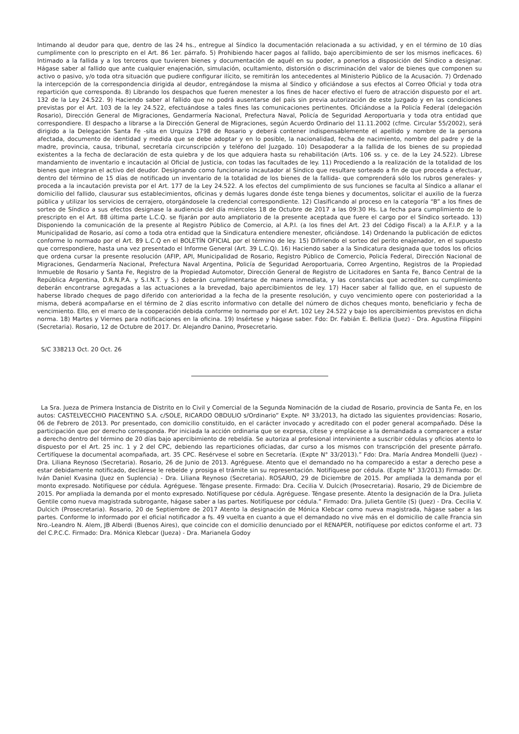Intimando al deudor para que, dentro de las 24 hs., entregue al Síndico la documentación relacionada a su actividad, y en el término de 10 días cumplimente con lo prescripto en el Art. 86 1er. párrafo. 5) Prohibiendo hacer pagos al fallido, bajo apercibimiento de ser los mismos ineficaces. 6) Intimado a la fallida y a los terceros que tuvieren bienes y documentación de aquél en su poder, a ponerlos a disposición del Síndico a designar. Hágase saber al fallido que ante cualquier enajenación, simulación, ocultamiento, distorsión o discriminación del valor de bienes que componen su activo o pasivo, y/o toda otra situación que pudiere configurar ilícito, se remitirán los antecedentes al Ministerio Público de la Acusación. 7) Ordenado la intercepción de la correspondencia dirigida al deudor, entregándose la misma al Síndico y oficiándose a sus efectos al Correo Oficial y toda otra repartición que corresponda. 8) Librando los despachos que fueren menester a los fines de hacer efectivo el fuero de atracción dispuesto por el art. 132 de la Ley 24.522. 9) Haciendo saber al fallido que no podrá ausentarse del país sin previa autorización de este Juzgado y en las condiciones previstas por el Art. 103 de la ley 24.522, efectuándose a tales fines las comunicaciones pertinentes. Oficiándose a la Policía Federal (delegación Rosario), Dirección General de Migraciones, Gendarmería Nacional, Prefectura Naval, Policía de Seguridad Aeroportuaria y toda otra entidad que correspondiere. El despacho a librarse a la Dirección General de Migraciones, según Acuerdo Ordinario del 11.11.2002 (cfme. Circular 55/2002), será dirigido a la Delegación Santa Fe -sita en Urquiza 1798 de Rosario y deberá contener indispensablemente el apellido y nombre de la persona afectada, documento de identidad y medida que se debe adoptar y en lo posible, la nacionalidad, fecha de nacimiento, nombre del padre y de la madre, provincia, causa, tribunal, secretaría circunscripción y teléfono del Juzgado. 10) Desapoderar a la fallida de los bienes de su propiedad existentes a la fecha de declaración de esta quiebra y de los que adquiera hasta su rehabilitación (Arts. 106 ss. y ce. de la Ley 24.522). Líbrese mandamiento de inventario e incautación al Oficial de Justicia, con todas las facultades de ley. 11) Procediendo a la realización de la totalidad de los bienes que integran el activo del deudor. Designando como funcionario incautador al Síndico que resultare sorteado a fin de que proceda a efectuar, dentro del término de 15 días de notificado un inventario de la totalidad de los bienes de la fallida- que comprenderá sólo los rubros generales- y proceda a la incautación prevista por el Art. 177 de la Ley 24.522. A los efectos del cumplimiento de sus funciones se faculta al Síndico a allanar el domicilio del fallido, clausurar sus establecimientos, oficinas y demás lugares donde éste tenga bienes y documentos, solicitar el auxilio de la fuerza pública y utilizar los servicios de cerrajero, otorgándosele la credencial correspondiente. 12) Clasificando al proceso en la categoría “B” a los fines de sorteo de Síndico a sus efectos designase la audiencia del día miércoles 18 de Octubre de 2017 a las 09:30 Hs. La fecha para cumplimiento de lo prescripto en el Art. 88 última parte L.C.Q. se fijarán por auto ampliatorio de la presente aceptada que fuere el cargo por el Síndico sorteado. 13) Disponiendo la comunicación de la presente al Registro Público de Comercio, al A.P.I. (a los fines del Art. 23 del Código Fiscal) a la A.F.I.P. y a la Municipalidad de Rosario, así como a toda otra entidad que la Sindicatura entendiere menester, oficiándose. 14) Ordenando la publicación de edictos conforme lo normado por el Art. 89 L.C.Q en el BOLETÍN OFICIAL por el término de ley. 15) Difiriendo el sorteo del perito enajenador, en el supuesto que correspondiere, hasta una vez presentado el Informe General (Art. 39 L.C.Q). 16) Haciendo saber a la Sindicatura designada que todos los oficios que ordena cursar la presente resolución (AFIP, API, Municipalidad de Rosario, Registro Público de Comercio, Policía Federal, Dirección Nacional de Migraciones, Gendarmería Nacional, Prefectura Naval Argentina, Policía de Seguridad Aeroportuaria, Correo Argentino, Registros de la Propiedad Inmueble de Rosario y Santa Fe, Registro de la Propiedad Automotor, Dirección General de Registro de Licitadores en Santa Fe, Banco Central de la República Argentina, D.R.N.P.A. y S.I.N.T. y S.) deberán cumplimentarse de manera inmediata, y las constancias que acrediten su cumplimiento deberán encontrarse agregadas a las actuaciones a la brevedad, bajo apercibimientos de ley. 17) Hacer saber al fallido que, en el supuesto de haberse librado cheques de pago diferido con anterioridad a la fecha de la presente resolución, y cuyo vencimiento opere con posterioridad a la misma, deberá acompañarse en el término de 2 días escrito informativo con detalle del número de dichos cheques monto, beneficiario y fecha de vencimiento. Ello, en el marco de la cooperación debida conforme lo normado por el Art. 102 Ley 24.522 y bajo los apercibimientos previstos en dicha norma. 18) Martes y Viernes para notificaciones en la oficina. 19) Insértese y hágase saber. Fdo: Dr. Fabián E. Bellizia (Juez) - Dra. Agustina Filippini (Secretaria). Rosario, 12 de Octubre de 2017. Dr. Alejandro Danino, Prosecretario.
S/C 338213 Oct. 20 Oct. 26
La Sra. Jueza de Primera Instancia de Distrito en lo Civil y Comercial de la Segunda Nominación de la ciudad de Rosario, provincia de Santa Fe, en los autos: CASTELVECCHIO PIACENTINO S.A. c/SOLE, RICARDO OBDULIO s/Ordinario” Expte. Nº 33/2013, ha dictado las siguientes providencias: Rosario, 06 de Febrero de 2013. Por presentado, con domicilio constituido, en el carácter invocado y acreditado con el poder general acompañado. Dése la participación que por derecho corresponda. Por iniciada la acción ordinaria que se expresa, cítese y emplácese a la demandada a comparecer a estar a derecho dentro del término de 20 días bajo apercibimiento de rebeldía. Se autoriza al profesional interviniente a suscribir cédulas y oficios atento lo dispuesto por el Art. 25 inc. 1 y 2 del CPC, debiendo las reparticiones oficiadas, dar curso a los mismos con transcripción del presente párrafo. Certifíquese la documental acompañada, art. 35 CPC. Resérvese el sobre en Secretaría. (Expte N° 33/2013).” Fdo: Dra. María Andrea Mondelli (Juez) - Dra. Liliana Reynoso (Secretaria). Rosario, 26 de Junio de 2013. Agréguese. Atento que el demandado no ha comparecido a estar a derecho pese a estar debidamente notificado, declárese le rebelde y prosiga el trámite sin su representación. Notifíquese por cédula. (Expte N° 33/2013) Firmado: Dr. Iván Daniel Kvasina (Juez en Suplencia) - Dra. Liliana Reynoso (Secretaria). ROSARIO, 29 de Diciembre de 2015. Por ampliada la demanda por el monto expresado. Notifíquese por cédula. Agréguese. Téngase presente. Firmado: Dra. Cecilia V. Dulcich (Prosecretaria). Rosario, 29 de Diciembre de 2015. Por ampliada la demanda por el monto expresado. Notifíquese por cédula. Agréguese. Téngase presente. Atento la designación de la Dra. Julieta Gentile como nueva magistrada subrogante, hágase saber a las partes. Notifíquese por cédula.” Firmado: Dra. Julieta Gentile (S) (Juez) - Dra. Cecilia V. Dulcich (Prosecretaria). Rosario, 20 de Septiembre de 2017 Atento la designación de Mónica Klebcar como nueva magistrada, hágase saber a las partes. Conforme lo informado por el oficial notificador a fs. 49 vuelta en cuanto a que el demandado no vive más en el domicilio de calle Francia sin Nro.-Leandro N. Alem, JB Alberdi (Buenos Aires), que coincide con el domicilio denunciado por el RENAPER, notifíquese por edictos conforme el art. 73 del C.P.C.C. Firmado: Dra. Mónica Klebcar (Jueza) - Dra. Marianela Godoy